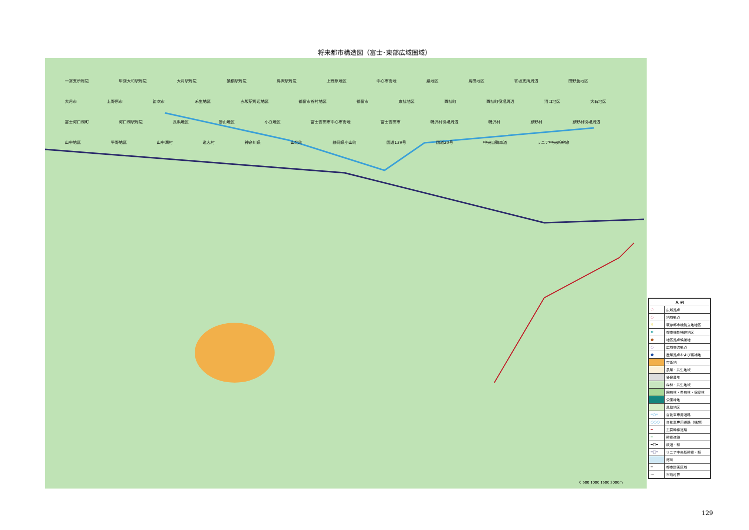将来都市構造図（富士･東部広域圏域）
一宮支所周辺 甲斐大和駅周辺 大月駅周辺 猿橋駅周辺 鳥沢駅周辺 上野原地区 中心市街地 巌地区 島田地区 御坂支所周辺 田野倉地区 大月市 上野原市 笛吹市 禾生地区 赤坂駅周辺地区 都留市谷村地区 都留市 東桂地区 西桂町 西桂町役場周辺 河口地区 大石地区 富士河口湖町 河口湖駅周辺 長浜地区 勝山地区 小立地区 富士吉田市中心市街地 富士吉田市 鳴沢村役場周辺 鳴沢村 忍野村 忍野村役場周辺 山中地区 平野地区 山中湖村 道志村 神奈川県 山北町 静岡県小山町 国道139号 国道20号 中央自動車道 リニア中央新幹線
0 500 1000 1500 2000m
| 凡 例 | |
| --- | --- |
| ◌ | 広域拠点 |
| ◌ | 地域拠点 |
| ✲ | 既存都市機能立地地区 |
| ✲ | 都市機能補完地区 |
| ● | 地区拠点候補地 |
| ◌ | 広域交流拠点 |
| ● | 産業拠点および候補地 |
| | 市街地 |
| | 農業・共生地域 |
| | 優良農地 |
| | 森林・共生地域 |
| | 国有林・県有林・保安林 |
| | 公園緑地 |
| | 風致地区 |
| ═○═ | 自動車専用道路 |
| ○○○ | 自動車専用道路（構想） |
| ━ | 主要幹線道路 |
| ━ | 幹線道路 |
| ━□━ | 鉄道・駅 |
| ━□━ | リニア中央新幹線・駅 |
| | 河川 |
| ━ | 都市計画区域 |
| -·- | 市町村界 |
129